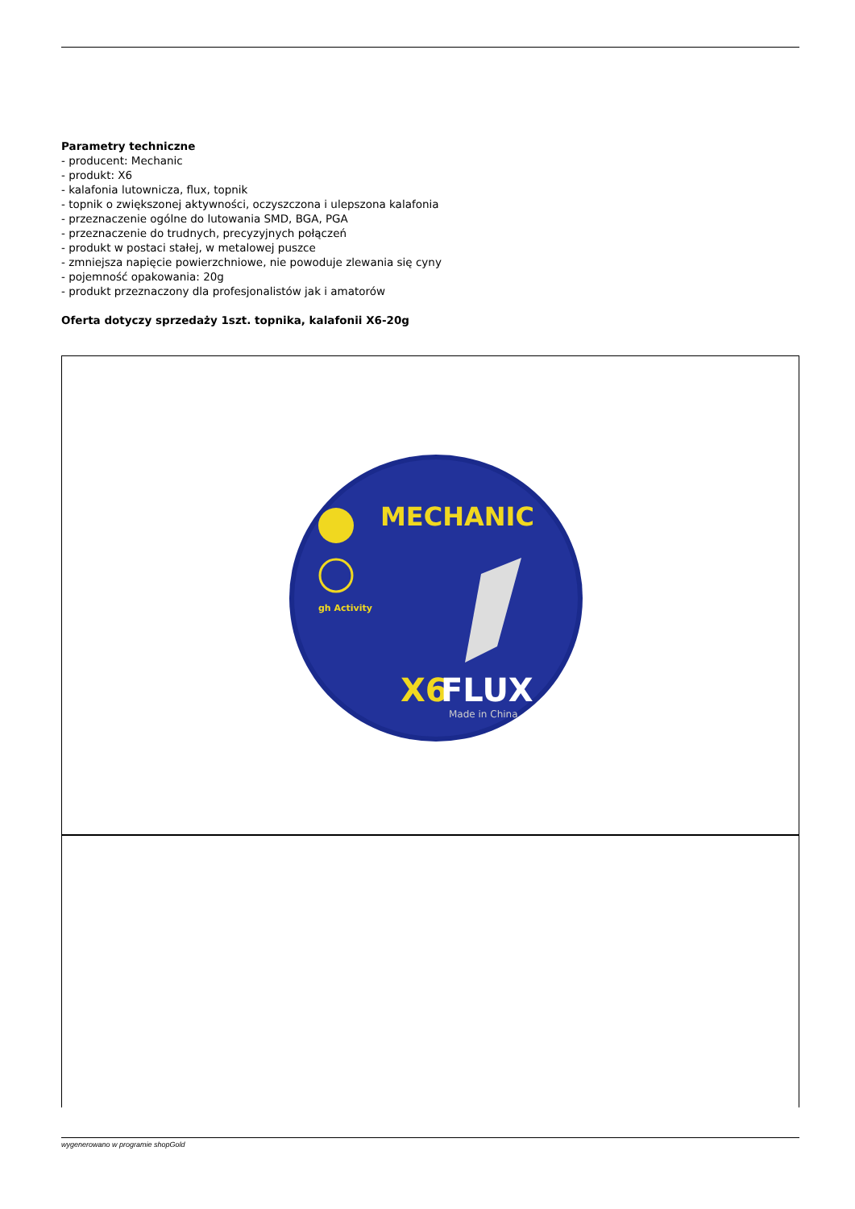Parametry techniczne
- producent: Mechanic
- produkt: X6
- kalafonia lutownicza, flux, topnik
- topnik o zwiększonej aktywności, oczyszczona i ulepszona kalafonia
- przeznaczenie ogólne do lutowania SMD, BGA, PGA
- przeznaczenie do trudnych, precyzyjnych połączeń
- produkt w postaci stałej, w metalowej puszce
- zmniejsza napięcie powierzchniowe, nie powoduje zlewania się cyny
- pojemność opakowania: 20g
- produkt przeznaczony dla profesjonalistów jak i amatorów
Oferta dotyczy sprzedaży 1szt. topnika, kalafonii X6-20g
MECHANIC
gh Activity
X6
FLUX
Made in China
wygenerowano w programie shopGold